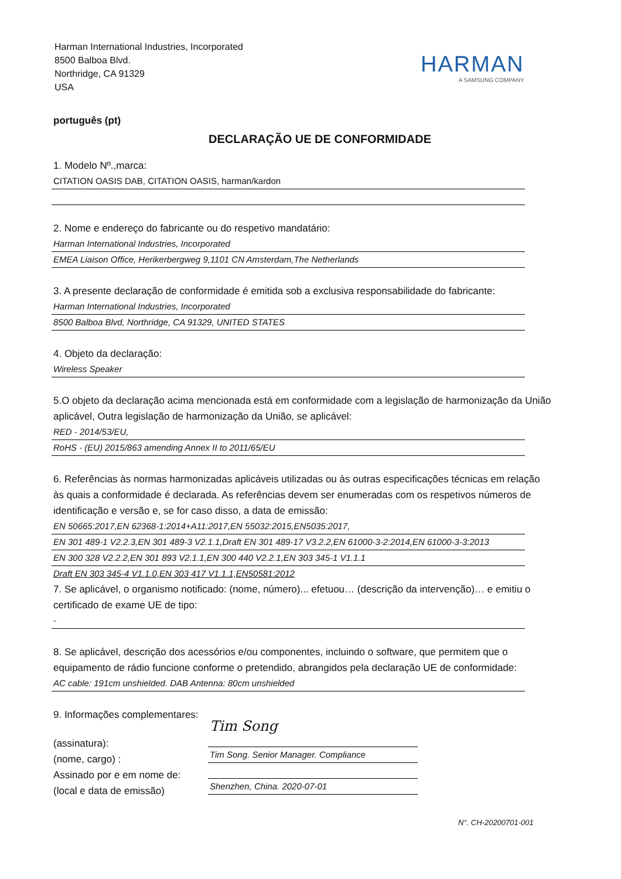Harman International Industries, Incorporated
8500 Balboa Blvd.
Northridge, CA 91329
USA
HARMAN
A SAMSUNG COMPANY
português (pt)
DECLARAÇÃO UE DE CONFORMIDADE
1. Modelo Nº.,marca:
CITATION OASIS DAB, CITATION OASIS, harman/kardon
2. Nome e endereço do fabricante ou do respetivo mandatário:
Harman International Industries, Incorporated
EMEA Liaison Office, Herikerbergweg 9,1101 CN Amsterdam,The Netherlands
3. A presente declaração de conformidade é emitida sob a exclusiva responsabilidade do fabricante:
Harman International Industries, Incorporated
8500 Balboa Blvd, Northridge, CA 91329, UNITED STATES
4. Objeto da declaração:
Wireless Speaker
5.O objeto da declaração acima mencionada está em conformidade com a legislação de harmonização da União aplicável, Outra legislação de harmonização da União, se aplicável:
RED - 2014/53/EU,
RoHS - (EU) 2015/863 amending Annex II to 2011/65/EU
6. Referências às normas harmonizadas aplicáveis utilizadas ou às outras especificações técnicas em relação às quais a conformidade é declarada. As referências devem ser enumeradas com os respetivos números de identificação e versão e, se for caso disso, a data de emissão:
EN 50665:2017,EN 62368-1:2014+A11:2017,EN 55032:2015,EN5035:2017,
EN 301 489-1 V2.2.3,EN 301 489-3 V2.1.1,Draft EN 301 489-17 V3.2.2,EN 61000-3-2:2014,EN 61000-3-3:2013
EN 300 328 V2.2.2,EN 301 893 V2.1.1,EN 300 440 V2.2.1,EN 303 345-1 V1.1.1
Draft EN 303 345-4 V1.1.0,EN 303 417 V1.1.1,EN50581:2012
7. Se aplicável, o organismo notificado: (nome, número)... efetuou… (descrição da intervenção)… e emitiu o certificado de exame UE de tipo:
-
8. Se aplicável, descrição dos acessórios e/ou componentes, incluindo o software, que permitem que o equipamento de rádio funcione conforme o pretendido, abrangidos pela declaração UE de conformidade:
AC cable: 191cm unshielded. DAB Antenna: 80cm unshielded
9. Informações complementares:
(assinatura):
(nome, cargo) :
Assinado por e em nome de:
(local e data de emissão)
Tim Song
Tim Song. Senior Manager. Compliance
Shenzhen, China. 2020-07-01
N°. CH-20200701-001